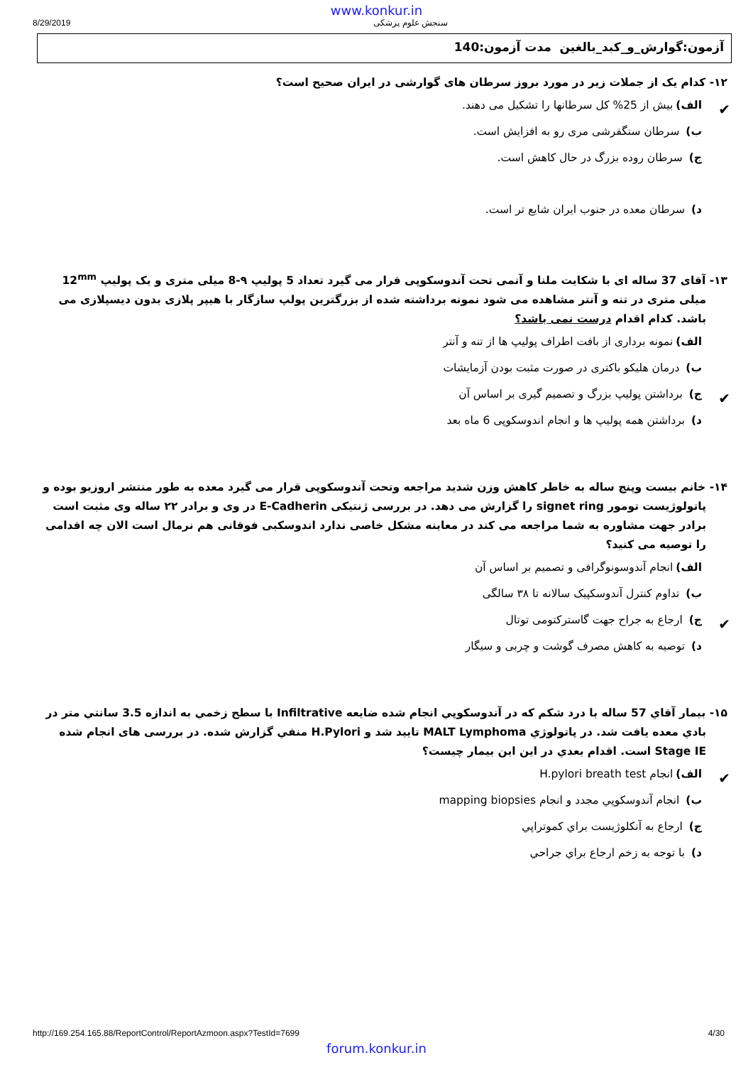www.konkur.in
8/29/2019 سنجش علوم پزشکی
آزمون:گوارش_و_کبد_بالغین مدت آزمون:140
۱۲- کدام یک از جملات زیر در مورد بروز سرطان های گوارشی در ایران صحیح است؟
✔ الف) بیش از 25% کل سرطانها را تشکیل می دهند.
ب) سرطان سنگفرشی مری رو به افزایش است.
ج) سرطان روده بزرگ در حال کاهش است.
د) سرطان معده در جنوب ایران شایع تر است.
۱۳- آقای 37 ساله ای با شکایت ملنا و آنمی تحت آندوسکوپی قرار می گیرد تعداد 5 پولیپ ۹-8 میلی متری و یک پولیپ 12<sup>mm</sup> میلی متری در تنه و آنتر مشاهده می شود نمونه برداشته شده از بزرگترین پولپ سازگار با هیپر پلازی بدون دیسپلازی می باشد. کدام اقدام درست نمی باشد؟
الف) نمونه برداری از بافت اطراف پولیپ ها از تنه و آنتر
ب) درمان هلیکو باکتری در صورت مثبت بودن آزمایشات
✔ ج) برداشتن پولیپ بزرگ و تصمیم گیری بر اساس آن
د) برداشتن همه پولیپ ها و انجام اندوسکوپی 6 ماه بعد
۱۴- خانم بیست وپنج ساله به خاطر کاهش وزن شدید مراجعه وتحت آندوسکوپی قرار می گیرد معده به طور منتشر اروزیو بوده و پاتولوژیست تومور signet ring را گزارش می دهد. در بررسی ژنتیکی E-Cadherin در وی و برادر ۲۲ ساله وی مثبت است برادر جهت مشاوره به شما مراجعه می کند در معاینه مشکل خاصی ندارد اندوسکبی فوقانی هم نرمال است الان چه اقدامی را توصیه می کنید؟
الف) انجام آندوسونوگرافی و تصمیم بر اساس آن
ب) تداوم کنترل آندوسکپیک سالانه تا ۳۸ سالگی
✔ ج) ارجاع به جراح جهت گاسترکتومی توتال
د) توصیه به کاهش مصرف گوشت و چربی و سیگار
۱۵- بیمار آقاي 57 ساله با درد شکم که در آندوسکوپي انجام شده ضایعه Infiltrative با سطح زخمي به اندازه 3.5 سانتي متر در بادي معده یافت شد. در پاتولوژي MALT Lymphoma تایید شد و H.Pylori منفي گزارش شده. در بررسی های انجام شده Stage IE است. اقدام بعدي در این این بیمار چیست؟
✔ الف) انجام H.pylori breath test
ب) انجام آندوسکوپي مجدد و انجام mapping biopsies
ج) ارجاع به آنکلوژیست براي کموتراپي
د) با توجه به زخم ارجاع براي جراحي
http://169.254.165.88/ReportControl/ReportAzmoon.aspx?TestId=7699 4/30
forum.konkur.in